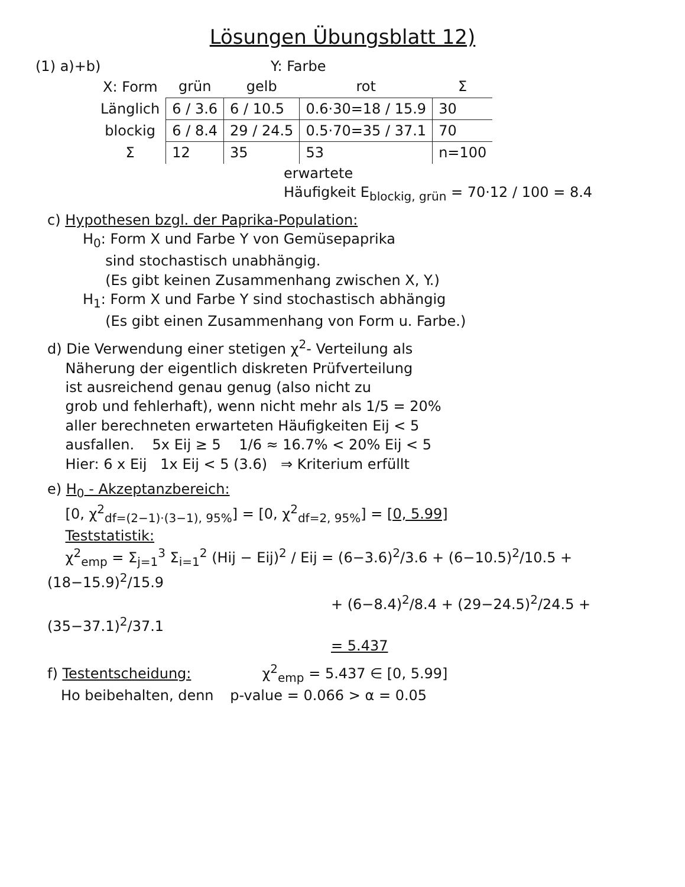Lösungen Übungsblatt 12)
(1) a)+b) Y: Farbe
| X: Form | grün | gelb | rot | Σ |
| --- | --- | --- | --- | --- |
| Länglich | 6 / 3.6 | 6 / 10.5 | 0.6·30=18 / 15.9 | 30 |
| blockig | 6 / 8.4 | 29 / 24.5 | 0.5·70=35 / 37.1 | 70 |
| Σ | 12 | 35 | 53 | n=100 |
erwartete
Häufigkeit E<sub>blockig, grün</sub> = 70·12 / 100 = 8.4
c) Hypothesen bzgl. der Paprika-Population:
H<sub>0</sub>: Form X und Farbe Y von Gemüsepaprika
sind stochastisch unabhängig.
(Es gibt keinen Zusammenhang zwischen X, Y.)
H<sub>1</sub>: Form X und Farbe Y sind stochastisch abhängig
(Es gibt einen Zusammenhang von Form u. Farbe.)
d) Die Verwendung einer stetigen χ<sup>2</sup>- Verteilung als
Näherung der eigentlich diskreten Prüfverteilung
ist ausreichend genau genug (also nicht zu
grob und fehlerhaft), wenn nicht mehr als 1/5 = 20%
aller berechneten erwarteten Häufigkeiten Eij < 5
ausfallen. 5x Eij ≥ 5 1/6 ≈ 16.7% < 20% Eij < 5
Hier: 6 x Eij 1x Eij < 5 (3.6) ⇒ Kriterium erfüllt
e) H<sub>0</sub> - Akzeptanzbereich:
[0, χ<sup>2</sup><sub>df=(2−1)·(3−1), 95%</sub>] = [0, χ<sup>2</sup><sub>df=2, 95%</sub>] = [0, 5.99]
Teststatistik:
χ<sup>2</sup><sub>emp</sub> = Σ<sub>j=1</sub><sup>3</sup> Σ<sub>i=1</sub><sup>2</sup> (Hij − Eij)<sup>2</sup> / Eij = (6−3.6)<sup>2</sup>/3.6 + (6−10.5)<sup>2</sup>/10.5 + (18−15.9)<sup>2</sup>/15.9
+ (6−8.4)<sup>2</sup>/8.4 + (29−24.5)<sup>2</sup>/24.5 + (35−37.1)<sup>2</sup>/37.1
= 5.437
f) Testentscheidung: χ<sup>2</sup><sub>emp</sub> = 5.437 ∈ [0, 5.99]
Ho beibehalten, denn p-value = 0.066 > α = 0.05